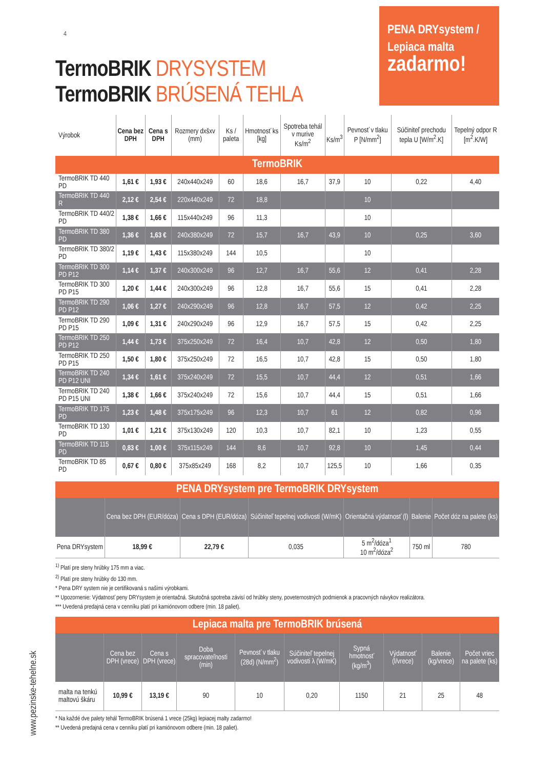4
TermoBRIK DRYSYSTEM
TermoBRIK BRÚSENÁ TEHLA
PENA DRYsystem /
Lepiaca malta
zadarmo!
| Výrobok | Cena bez DPH | Cena s DPH | Rozmery dxšxv (mm) | Ks / paleta | Hmotnosť ks [kg] | Spotreba tehál v murive Ks/m<sup>2</sup> | Ks/m<sup>3</sup> | Pevnosť v tlaku P [N/mm<sup>2</sup>] | Súčiniteľ prechodu tepla U [W/m<sup>2</sup>.K] | Tepelný odpor R [m<sup>2</sup>.K/W] |
| --- | --- | --- | --- | --- | --- | --- | --- | --- | --- | --- |
| TermoBRIK | | | | | | | | | | |
| TermoBRIK TD 440 PD | 1,61 € | 1,93 € | 240x440x249 | 60 | 18,6 | 16,7 | 37,9 | 10 | 0,22 | 4,40 |
| TermoBRIK TD 440 R | 2,12 € | 2,54 € | 220x440x249 | 72 | 18,8 | | | 10 | | |
| TermoBRIK TD 440/2 PD | 1,38 € | 1,66 € | 115x440x249 | 96 | 11,3 | | | 10 | | |
| TermoBRIK TD 380 PD | 1,36 € | 1,63 € | 240x380x249 | 72 | 15,7 | 16,7 | 43,9 | 10 | 0,25 | 3,60 |
| TermoBRIK TD 380/2 PD | 1,19 € | 1,43 € | 115x380x249 | 144 | 10,5 | | | 10 | | |
| TermoBRIK TD 300 PD P12 | 1,14 € | 1,37 € | 240x300x249 | 96 | 12,7 | 16,7 | 55,6 | 12 | 0,41 | 2,28 |
| TermoBRIK TD 300 PD P15 | 1,20 € | 1,44 € | 240x300x249 | 96 | 12,8 | 16,7 | 55,6 | 15 | 0,41 | 2,28 |
| TermoBRIK TD 290 PD P12 | 1,06 € | 1,27 € | 240x290x249 | 96 | 12,8 | 16,7 | 57,5 | 12 | 0,42 | 2,25 |
| TermoBRIK TD 290 PD P15 | 1,09 € | 1,31 € | 240x290x249 | 96 | 12,9 | 16,7 | 57,5 | 15 | 0,42 | 2,25 |
| TermoBRIK TD 250 PD P12 | 1,44 € | 1,73 € | 375x250x249 | 72 | 16,4 | 10,7 | 42,8 | 12 | 0,50 | 1,80 |
| TermoBRIK TD 250 PD P15 | 1,50 € | 1,80 € | 375x250x249 | 72 | 16,5 | 10,7 | 42,8 | 15 | 0,50 | 1,80 |
| TermoBRIK TD 240 PD P12 UNI | 1,34 € | 1,61 € | 375x240x249 | 72 | 15,5 | 10,7 | 44,4 | 12 | 0,51 | 1,66 |
| TermoBRIK TD 240 PD P15 UNI | 1,38 € | 1,66 € | 375x240x249 | 72 | 15,6 | 10,7 | 44,4 | 15 | 0,51 | 1,66 |
| TermoBRIK TD 175 PD | 1,23 € | 1,48 € | 375x175x249 | 96 | 12,3 | 10,7 | 61 | 12 | 0,82 | 0,96 |
| TermoBRIK TD 130 PD | 1,01 € | 1,21 € | 375x130x249 | 120 | 10,3 | 10,7 | 82,1 | 10 | 1,23 | 0,55 |
| TermoBRIK TD 115 PD | 0,83 € | 1,00 € | 375x115x249 | 144 | 8,6 | 10,7 | 92,8 | 10 | 1,45 | 0,44 |
| TermoBRIK TD 85 PD | 0,67 € | 0,80 € | 375x85x249 | 168 | 8,2 | 10,7 | 125,5 | 10 | 1,66 | 0,35 |
| PENA DRYsystem pre TermoBRIK DRYsystem | | | | | | |
| | Cena bez DPH (EUR/dóza) | Cena s DPH (EUR/dóza) | Súčiniteľ tepelnej vodivosti (W/mK) | Orientačná výdatnosť (l) | Balenie | Počet dóz na palete (ks) |
| Pena DRYsystem | 18,99 € | 22,79 € | 0,035 | 5 m<sup>2</sup>/dóza<sup>1</sup> 10 m<sup>2</sup>/dóza<sup>2</sup> | 750 ml | 780 |
<sup>1)</sup> Platí pre steny hrúbky 175 mm a viac.
<sup>2)</sup> Platí pre steny hrúbky do 130 mm.
* Pena DRY system nie je certifikovaná s našími výrobkami.
** Upozornenie: Výdatnosť peny DRYsystem je orientačná. Skutočná spotreba závisí od hrúbky steny, poveternostných podmienok a pracovných návykov realizátora.
*** Uvedená predajná cena v cenníku platí pri kamiónovom odbere (min. 18 paliet).
| Lepiaca malta pre TermoBRIK brúsená | | | | | | | | | |
| | Cena bez DPH (vrece) | Cena s DPH (vrece) | Doba spracovateľnosti (min) | Pevnosť v tlaku (28d) (N/mm<sup>2</sup>) | Súčiniteľ tepelnej vodivosti λ (W/mK) | Sypná hmotnosť (kg/m<sup>3</sup>) | Výdatnosť (l/vrece) | Balenie (kg/vrece) | Počet vriec na palete (ks) |
| malta na tenkú maltovú škáru | 10,99 € | 13,19 € | 90 | 10 | 0,20 | 1150 | 21 | 25 | 48 |
* Na každé dve palety tehál TermoBRIK brúsená 1 vrece (25kg) lepiacej malty zadarmo!
** Uvedená predajná cena v cenníku platí pri kamiónovom odbere (min. 18 paliet).
www.pezinske-tehelne.sk